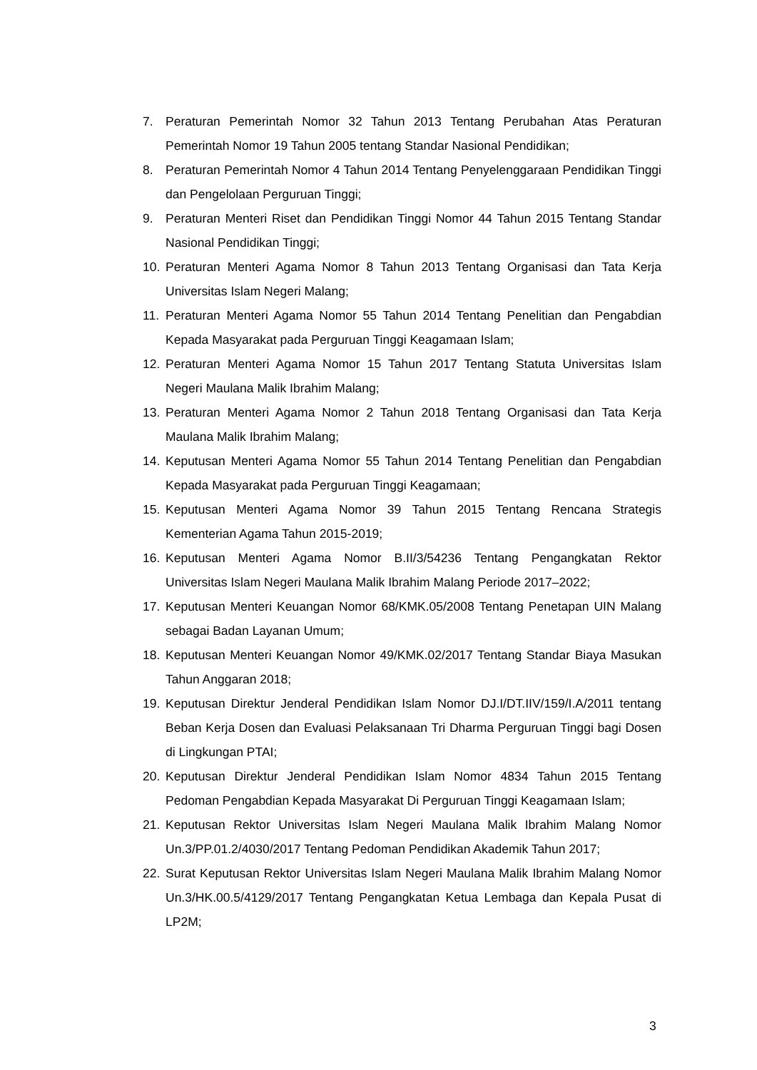7. Peraturan Pemerintah Nomor 32 Tahun 2013 Tentang Perubahan Atas Peraturan Pemerintah Nomor 19 Tahun 2005 tentang Standar Nasional Pendidikan;
8. Peraturan Pemerintah Nomor 4 Tahun 2014 Tentang Penyelenggaraan Pendidikan Tinggi dan Pengelolaan Perguruan Tinggi;
9. Peraturan Menteri Riset dan Pendidikan Tinggi Nomor 44 Tahun 2015 Tentang Standar Nasional Pendidikan Tinggi;
10. Peraturan Menteri Agama Nomor 8 Tahun 2013 Tentang Organisasi dan Tata Kerja Universitas Islam Negeri Malang;
11. Peraturan Menteri Agama Nomor 55 Tahun 2014 Tentang Penelitian dan Pengabdian Kepada Masyarakat pada Perguruan Tinggi Keagamaan Islam;
12. Peraturan Menteri Agama Nomor 15 Tahun 2017 Tentang Statuta Universitas Islam Negeri Maulana Malik Ibrahim Malang;
13. Peraturan Menteri Agama Nomor 2 Tahun 2018 Tentang Organisasi dan Tata Kerja Maulana Malik Ibrahim Malang;
14. Keputusan Menteri Agama Nomor 55 Tahun 2014 Tentang Penelitian dan Pengabdian Kepada Masyarakat pada Perguruan Tinggi Keagamaan;
15. Keputusan Menteri Agama Nomor 39 Tahun 2015 Tentang Rencana Strategis Kementerian Agama Tahun 2015-2019;
16. Keputusan Menteri Agama Nomor B.II/3/54236 Tentang Pengangkatan Rektor Universitas Islam Negeri Maulana Malik Ibrahim Malang Periode 2017–2022;
17. Keputusan Menteri Keuangan Nomor 68/KMK.05/2008 Tentang Penetapan UIN Malang sebagai Badan Layanan Umum;
18. Keputusan Menteri Keuangan Nomor 49/KMK.02/2017 Tentang Standar Biaya Masukan Tahun Anggaran 2018;
19. Keputusan Direktur Jenderal Pendidikan Islam Nomor DJ.I/DT.IIV/159/I.A/2011 tentang Beban Kerja Dosen dan Evaluasi Pelaksanaan Tri Dharma Perguruan Tinggi bagi Dosen di Lingkungan PTAI;
20. Keputusan Direktur Jenderal Pendidikan Islam Nomor 4834 Tahun 2015 Tentang Pedoman Pengabdian Kepada Masyarakat Di Perguruan Tinggi Keagamaan Islam;
21. Keputusan Rektor Universitas Islam Negeri Maulana Malik Ibrahim Malang Nomor Un.3/PP.01.2/4030/2017 Tentang Pedoman Pendidikan Akademik Tahun 2017;
22. Surat Keputusan Rektor Universitas Islam Negeri Maulana Malik Ibrahim Malang Nomor Un.3/HK.00.5/4129/2017 Tentang Pengangkatan Ketua Lembaga dan Kepala Pusat di LP2M;
3